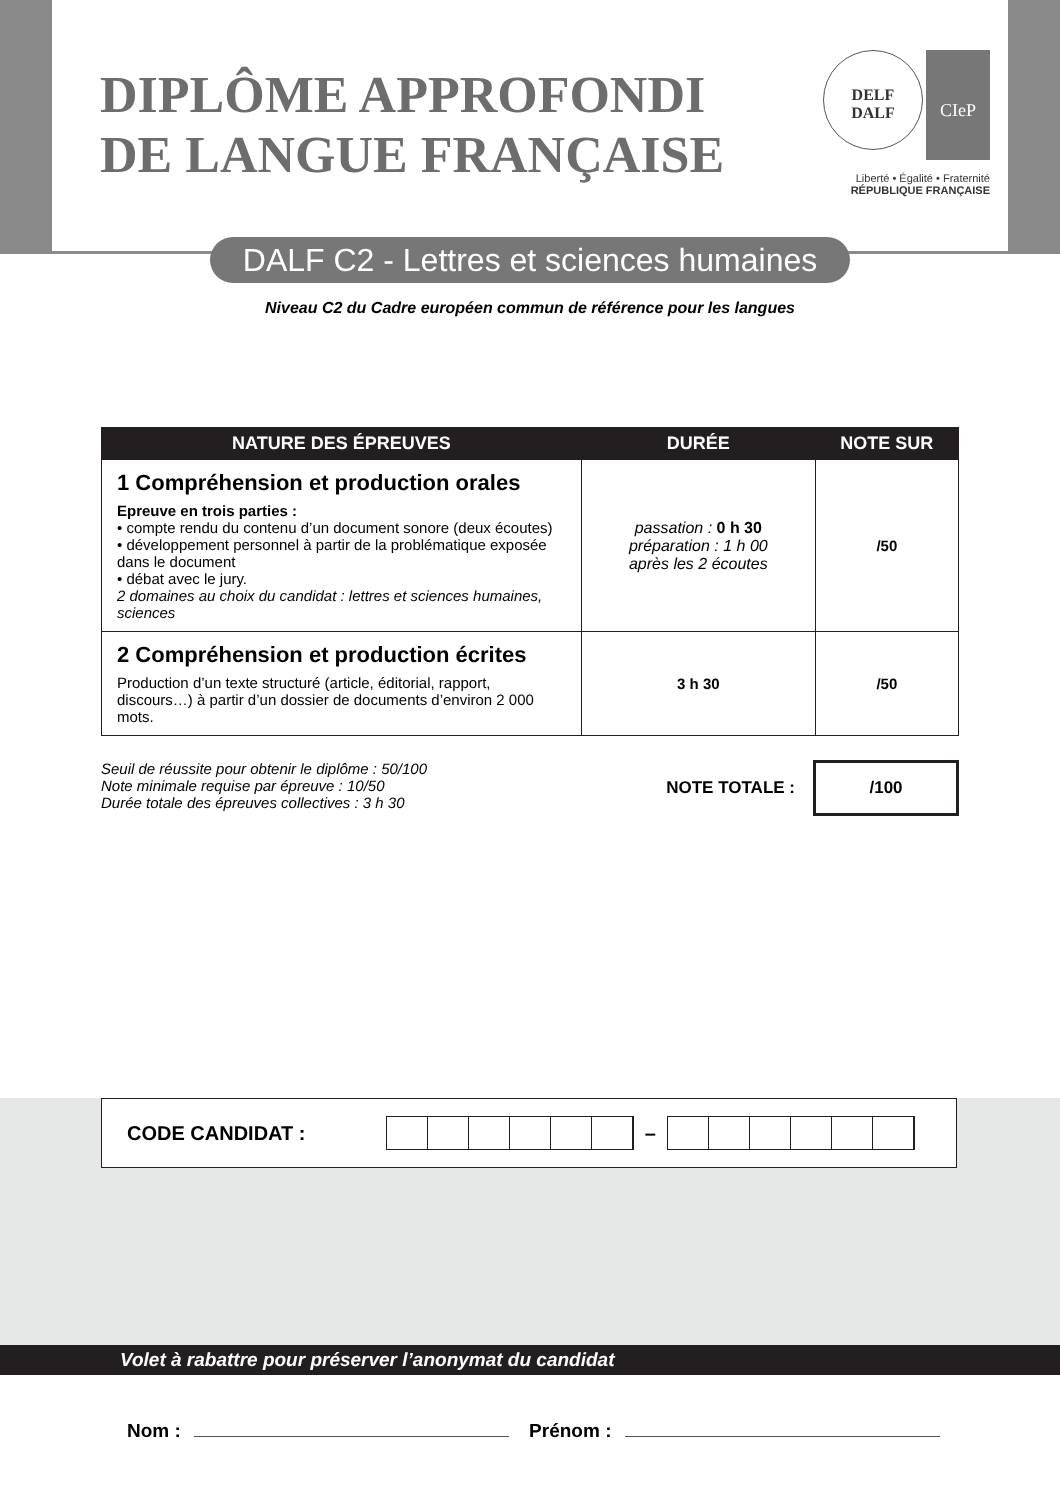DIPLÔME APPROFONDI
DE LANGUE FRANÇAISE
DELF
DALF CIeP
Liberté • Égalité • Fraternité
RÉPUBLIQUE FRANÇAISE
DALF C2 - Lettres et sciences humaines
Niveau C2 du Cadre européen commun de référence pour les langues
| NATURE DES ÉPREUVES | DURÉE | NOTE SUR |
| --- | --- | --- |
| 1 Compréhension et production orales Epreuve en trois parties : • compte rendu du contenu d’un document sonore (deux écoutes) • développement personnel à partir de la problématique exposée dans le document • débat avec le jury. 2 domaines au choix du candidat : lettres et sciences humaines, sciences | passation : 0 h 30 préparation : 1 h 00 après les 2 écoutes | /50 |
| 2 Compréhension et production écrites Production d’un texte structuré (article, éditorial, rapport, discours…) à partir d’un dossier de documents d’environ 2 000 mots. | 3 h 30 | /50 |
Seuil de réussite pour obtenir le diplôme : 50/100
Note minimale requise par épreuve : 10/50
Durée totale des épreuves collectives : 3 h 30
NOTE TOTALE : /100
CODE CANDIDAT : –
Volet à rabattre pour préserver l’anonymat du candidat
Nom : Prénom :